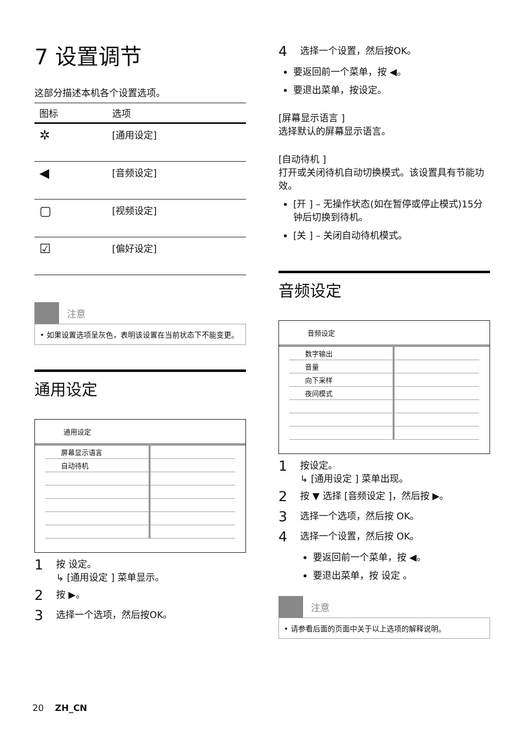7 设置调节
这部分描述本机各个设置选项。
| 图标 | 选项 |
| --- | --- |
| ✲ | [通用设定] |
| ◀ | [音频设定] |
| ▢ | [视频设定] |
| ☑ | [偏好设定] |
注意
• 如果设置选项呈灰色，表明该设置在当前状态下不能变更。
通用设定
通用设定
| 屏幕显示语言 | |
| 自动待机 | |
1 按 设定。
↳ [通用设定 ] 菜单显示。
2 按 ▶。
3 选择一个选项，然后按OK。
4 选择一个设置，然后按OK。
要返回前一个菜单，按 ◀。
要退出菜单，按设定。
[屏幕显示语言 ]
选择默认的屏幕显示语言。
[自动待机 ]
打开或关闭待机自动切换模式。该设置具有节能功效。
[开 ] – 无操作状态(如在暂停或停止模式)15分钟后切换到待机。
[关 ] – 关闭自动待机模式。
音频设定
音频设定
| 数字输出 | |
| 音量 | |
| 向下采样 | |
| 夜间模式 | |
1 按设定。
↳ [通用设定 ] 菜单出现。
2 按 ▼ 选择 [音频设定 ]，然后按 ▶。
3 选择一个选项，然后按 OK。
4 选择一个设置，然后按 OK。
要返回前一个菜单，按 ◀。
要退出菜单，按 设定 。
注意
• 请参看后面的页面中关于以上选项的解释说明。
20 ZH_CN